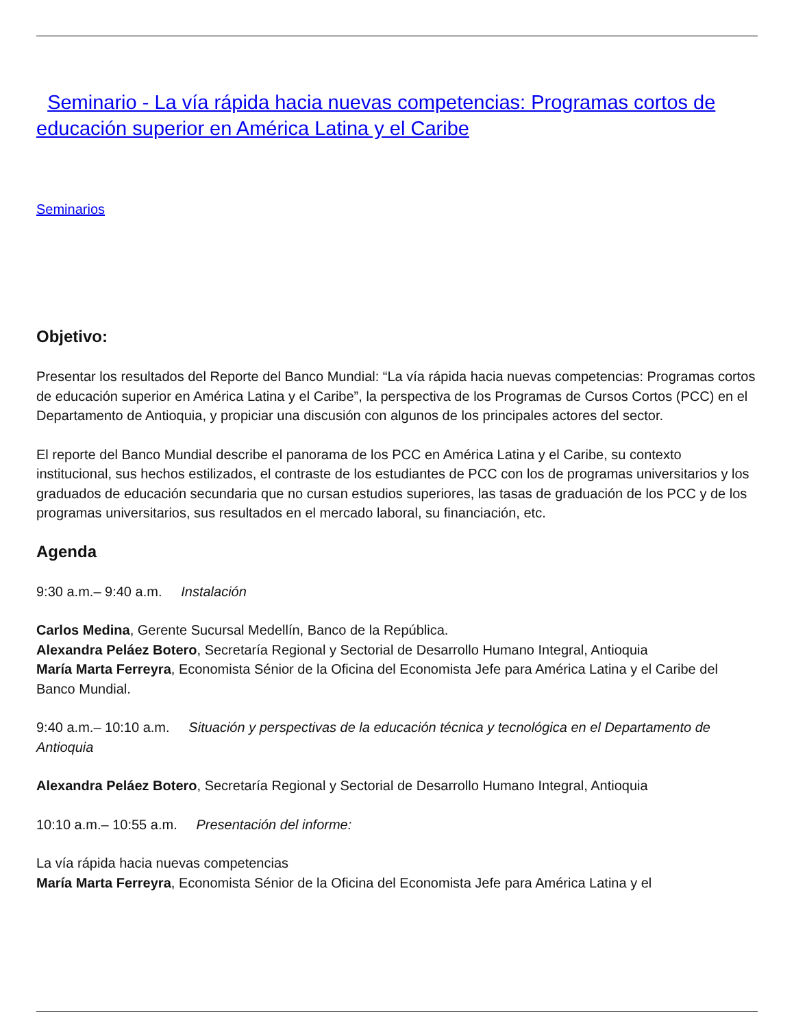Seminario - La vía rápida hacia nuevas competencias: Programas cortos de educación superior en América Latina y el Caribe
Seminarios
Objetivo:
Presentar los resultados del Reporte del Banco Mundial: “La vía rápida hacia nuevas competencias: Programas cortos de educación superior en América Latina y el Caribe”, la perspectiva de los Programas de Cursos Cortos (PCC) en el Departamento de Antioquia, y propiciar una discusión con algunos de los principales actores del sector.
El reporte del Banco Mundial describe el panorama de los PCC en América Latina y el Caribe, su contexto institucional, sus hechos estilizados, el contraste de los estudiantes de PCC con los de programas universitarios y los graduados de educación secundaria que no cursan estudios superiores, las tasas de graduación de los PCC y de los programas universitarios, sus resultados en el mercado laboral, su financiación, etc.
Agenda
9:30 a.m.– 9:40 a.m. Instalación
Carlos Medina, Gerente Sucursal Medellín, Banco de la República.
Alexandra Peláez Botero, Secretaría Regional y Sectorial de Desarrollo Humano Integral, Antioquia
María Marta Ferreyra, Economista Sénior de la Oficina del Economista Jefe para América Latina y el Caribe del Banco Mundial.
9:40 a.m.– 10:10 a.m. Situación y perspectivas de la educación técnica y tecnológica en el Departamento de Antioquia
Alexandra Peláez Botero, Secretaría Regional y Sectorial de Desarrollo Humano Integral, Antioquia
10:10 a.m.– 10:55 a.m. Presentación del informe:
La vía rápida hacia nuevas competencias
María Marta Ferreyra, Economista Sénior de la Oficina del Economista Jefe para América Latina y el